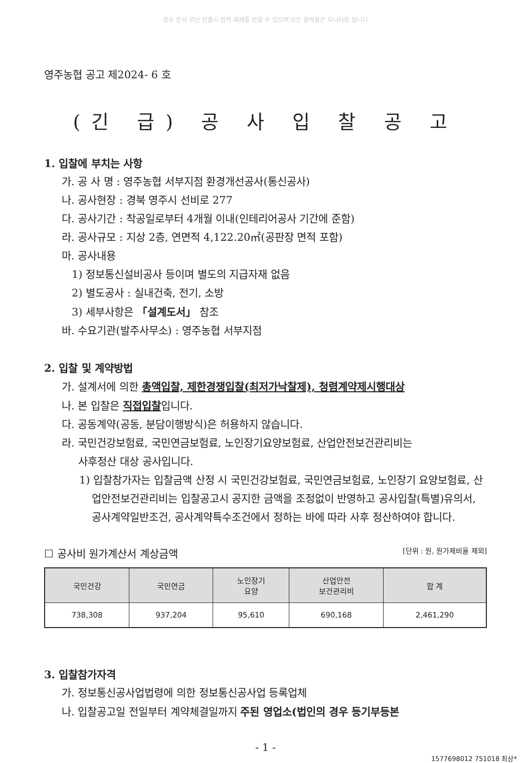중요 문서 무단 반출시 법적 제재를 받을 수 있으며 모든 출력물은 모니터링 됩니다
영주농협 공고 제2024- 6 호
(긴 급) 공 사 입 찰 공 고
1. 입찰에 부치는 사항
가. 공 사 명 : 영주농협 서부지점 환경개선공사(통신공사)
나. 공사현장 : 경북 영주시 선비로 277
다. 공사기간 : 착공일로부터 4개월 이내(인테리어공사 기간에 준함)
라. 공사규모 : 지상 2층, 연면적 4,122.20㎡(공판장 면적 포함)
마. 공사내용
1) 정보통신설비공사 등이며 별도의 지급자재 없음
2) 별도공사 : 실내건축, 전기, 소방
3) 세부사항은 「설계도서」 참조
바. 수요기관(발주사무소) : 영주농협 서부지점
2. 입찰 및 계약방법
가. 설계서에 의한 총액입찰, 제한경쟁입찰(최저가낙찰제), 청렴계약제시행대상
나. 본 입찰은 직접입찰입니다.
다. 공동계약(공동, 분담이행방식)은 허용하지 않습니다.
라. 국민건강보험료, 국민연금보험료, 노인장기요양보험료, 산업안전보건관리비는
사후정산 대상 공사입니다.
1) 입찰참가자는 입찰금액 산정 시 국민건강보험료, 국민연금보험료, 노인장기 요양보험료, 산업안전보건관리비는 입찰공고시 공지한 금액을 조정없이 반영하고 공사입찰(특별)유의서, 공사계약일반조건, 공사계약특수조건에서 정하는 바에 따라 사후 정산하여야 합니다.
☐ 공사비 원가계산서 계상금액 [단위 : 원, 원가제비율 제외]
| 국민건강 | 국민연금 | 노인장기 요양 | 산업안전 보건관리비 | 합 계 |
| --- | --- | --- | --- | --- |
| 738,308 | 937,204 | 95,610 | 690,168 | 2,461,290 |
3. 입찰참가자격
가. 정보통신공사업법령에 의한 정보통신공사업 등록업체
나. 입찰공고일 전일부터 계약체결일까지 주된 영업소(법인의 경우 등기부등본
- 1 -
1577698012 751018 최상*